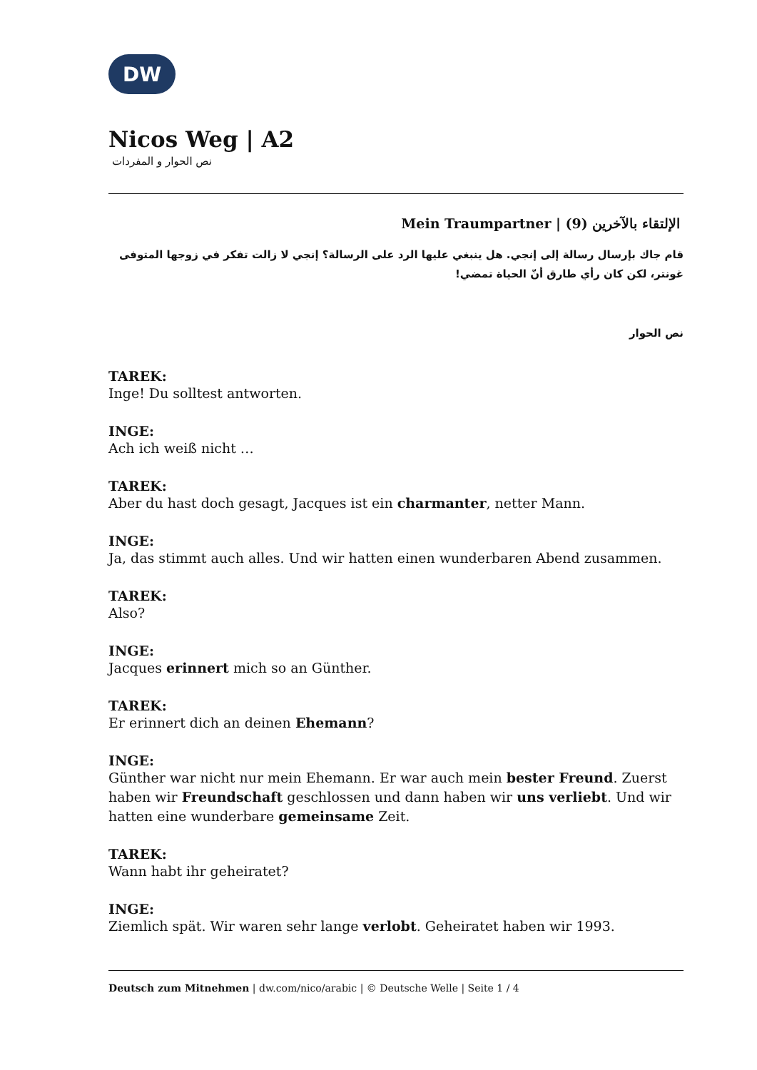DW
Nicos Weg | A2
نص الحوار و المفردات
Mein Traumpartner | الإلتقاء بالآخرين (9)
قام جاك بإرسال رسالة إلى إنجي. هل ينبغي عليها الرد على الرسالة؟ إنجي لا زالت تفكر في زوجها المتوفى غونتر، لكن كان رأي طارق أنّ الحياة تمضي!
نص الحوار
TAREK:
Inge! Du solltest antworten.
INGE:
Ach ich weiß nicht …
TAREK:
Aber du hast doch gesagt, Jacques ist ein charmanter, netter Mann.
INGE:
Ja, das stimmt auch alles. Und wir hatten einen wunderbaren Abend zusammen.
TAREK:
Also?
INGE:
Jacques erinnert mich so an Günther.
TAREK:
Er erinnert dich an deinen Ehemann?
INGE:
Günther war nicht nur mein Ehemann. Er war auch mein bester Freund. Zuerst haben wir Freundschaft geschlossen und dann haben wir uns verliebt. Und wir hatten eine wunderbare gemeinsame Zeit.
TAREK:
Wann habt ihr geheiratet?
INGE:
Ziemlich spät. Wir waren sehr lange verlobt. Geheiratet haben wir 1993.
Deutsch zum Mitnehmen | dw.com/nico/arabic | © Deutsche Welle | Seite 1 / 4